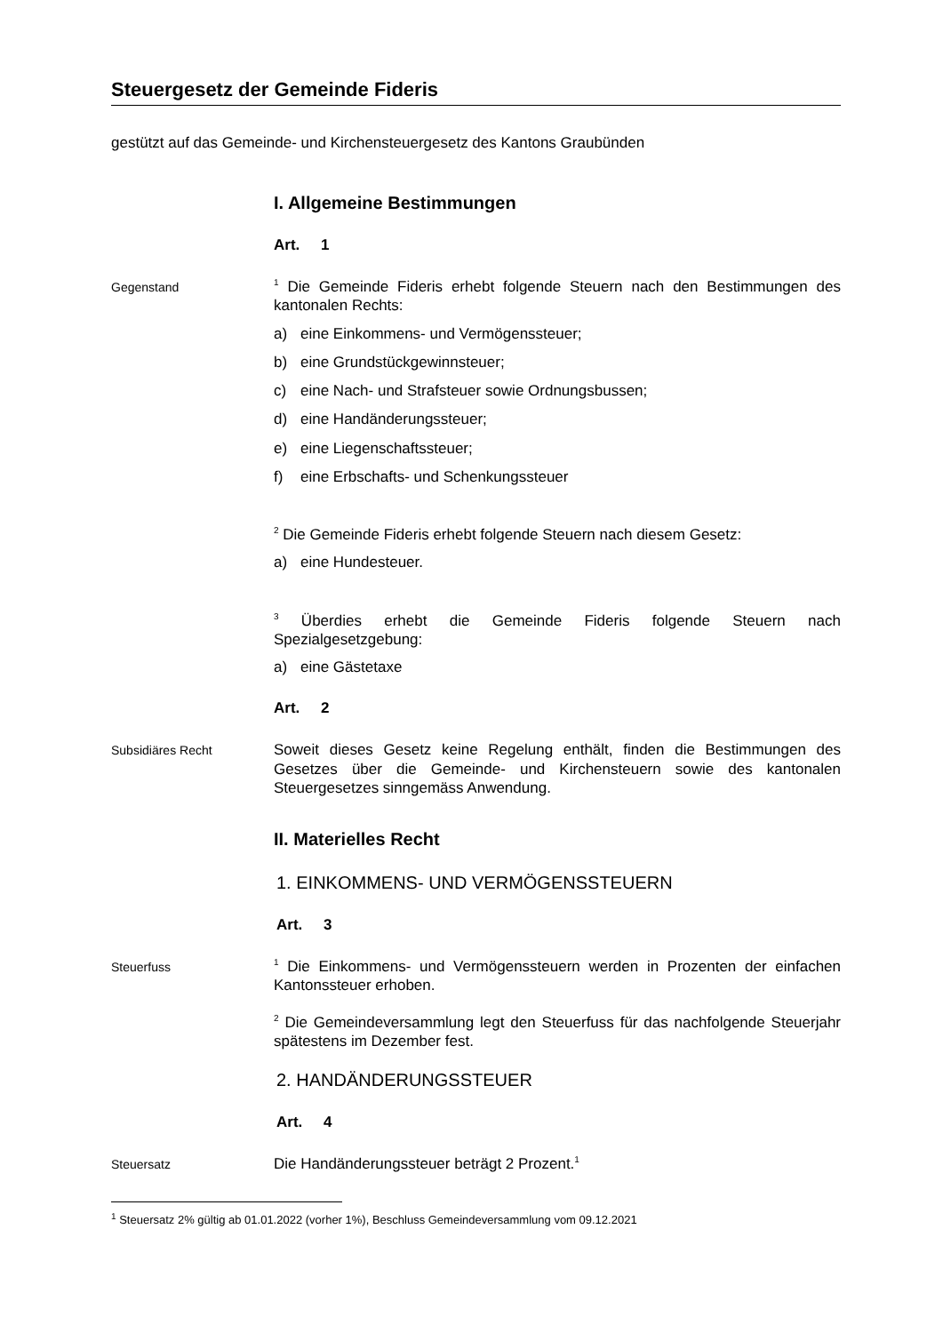Steuergesetz der Gemeinde Fideris
gestützt auf das Gemeinde- und Kirchensteuergesetz des Kantons Graubünden
I. Allgemeine Bestimmungen
Art. 1
Gegenstand
<sup>1</sup> Die Gemeinde Fideris erhebt folgende Steuern nach den Bestimmungen des kantonalen Rechts:
a) eine Einkommens- und Vermögenssteuer;
b) eine Grundstückgewinnsteuer;
c) eine Nach- und Strafsteuer sowie Ordnungsbussen;
d) eine Handänderungssteuer;
e) eine Liegenschaftssteuer;
f) eine Erbschafts- und Schenkungssteuer
<sup>2</sup> Die Gemeinde Fideris erhebt folgende Steuern nach diesem Gesetz:
a) eine Hundesteuer.
<sup>3</sup> Überdies erhebt die Gemeinde Fideris folgende Steuern nach Spezialgesetzgebung:
a) eine Gästetaxe
Art. 2
Subsidiäres Recht
Soweit dieses Gesetz keine Regelung enthält, finden die Bestimmungen des Gesetzes über die Gemeinde- und Kirchensteuern sowie des kantonalen Steuergesetzes sinngemäss Anwendung.
II. Materielles Recht
1. EINKOMMENS- UND VERMÖGENSSTEUERN
Art. 3
Steuerfuss
<sup>1</sup> Die Einkommens- und Vermögenssteuern werden in Prozenten der einfachen Kantonssteuer erhoben.
<sup>2</sup> Die Gemeindeversammlung legt den Steuerfuss für das nachfolgende Steuerjahr spätestens im Dezember fest.
2. HANDÄNDERUNGSSTEUER
Art. 4
Steuersatz
Die Handänderungssteuer beträgt 2 Prozent.<sup>1</sup>
<sup>1</sup> Steuersatz 2% gültig ab 01.01.2022 (vorher 1%), Beschluss Gemeindeversammlung vom 09.12.2021